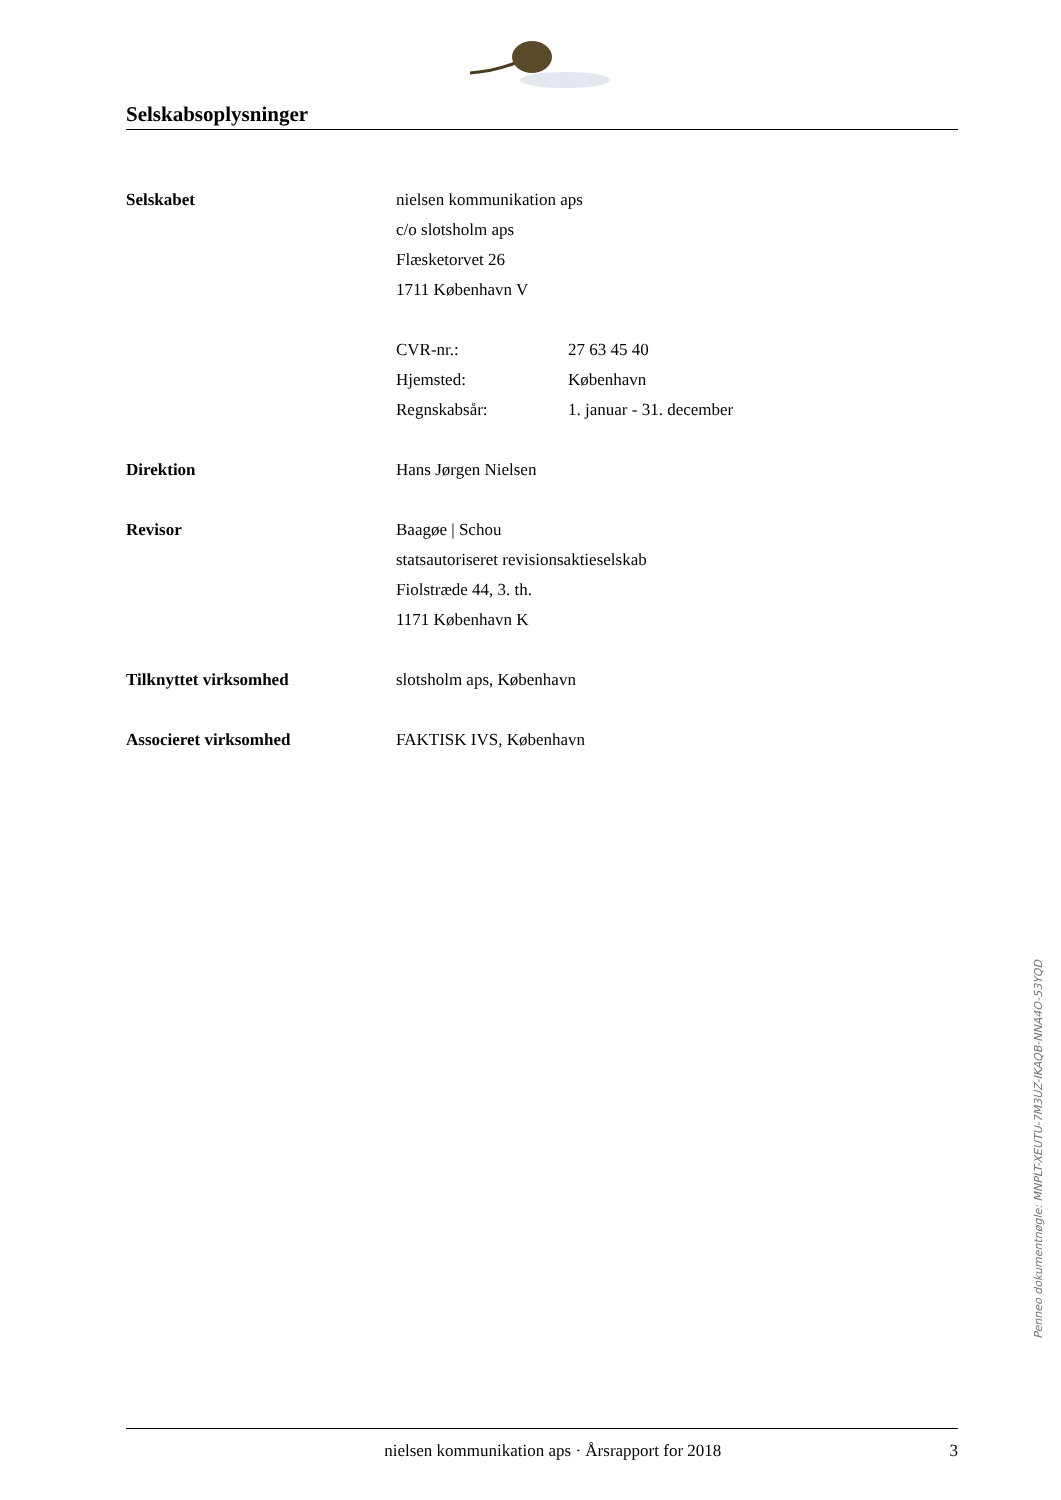Selskabsoplysninger
Selskabet nielsen kommunikation aps
c/o slotsholm aps
Flæsketorvet 26
1711 København V
CVR-nr.: 27 63 45 40
Hjemsted: København
Regnskabsår: 1. januar - 31. december
Direktion Hans Jørgen Nielsen
Revisor Baagøe | Schou
statsautoriseret revisionsaktieselskab
Fiolstræde 44, 3. th.
1171 København K
Tilknyttet virksomhed slotsholm aps, København
Associeret virksomhed FAKTISK IVS, København
Penneo dokumentnøgle: MNPLT-XEUTU-7M3UZ-IKAQB-NNA4O-53YQD
nielsen kommunikation aps · Årsrapport for 2018
3